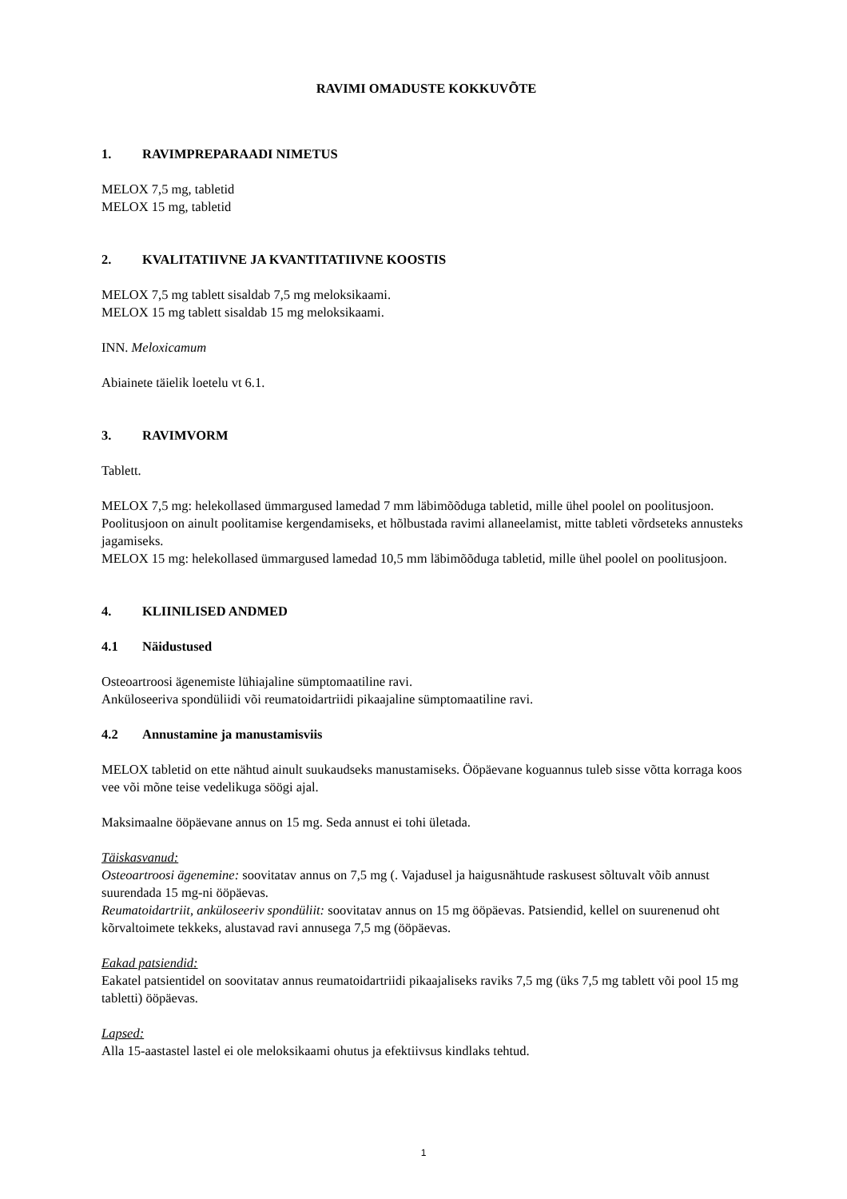RAVIMI OMADUSTE KOKKUVÕTE
1. RAVIMPREPARAADI NIMETUS
MELOX 7,5 mg, tabletid
MELOX 15 mg, tabletid
2. KVALITATIIVNE JA KVANTITATIIVNE KOOSTIS
MELOX 7,5 mg tablett sisaldab 7,5 mg meloksikaami.
MELOX 15 mg tablett sisaldab 15 mg meloksikaami.
INN. Meloxicamum
Abiainete täielik loetelu vt 6.1.
3. RAVIMVORM
Tablett.
MELOX 7,5 mg: helekollased ümmargused lamedad 7 mm läbimõõduga tabletid, mille ühel poolel on poolitusjoon. Poolitusjoon on ainult poolitamise kergendamiseks, et hõlbustada ravimi allaneelamist, mitte tableti võrdseteks annusteks jagamiseks.
MELOX 15 mg: helekollased ümmargused lamedad 10,5 mm läbimõõduga tabletid, mille ühel poolel on poolitusjoon.
4. KLIINILISED ANDMED
4.1 Näidustused
Osteoartroosi ägenemiste lühiajaline sümptomaatiline ravi.
Anküloseeriva spondüliidi või reumatoidartriidi pikaajaline sümptomaatiline ravi.
4.2 Annustamine ja manustamisviis
MELOX tabletid on ette nähtud ainult suukaudseks manustamiseks. Ööpäevane koguannus tuleb sisse võtta korraga koos vee või mõne teise vedelikuga söögi ajal.
Maksimaalne ööpäevane annus on 15 mg. Seda annust ei tohi ületada.
Täiskasvanud:
Osteoartroosi ägenemine: soovitatav annus on 7,5 mg (. Vajadusel ja haigusnähtude raskusest sõltuvalt võib annust suurendada 15 mg-ni ööpäevas.
Reumatoidartriit, anküloseeriv spondüliit: soovitatav annus on 15 mg ööpäevas. Patsiendid, kellel on suurenenud oht kõrvaltoimete tekkeks, alustavad ravi annusega 7,5 mg (ööpäevas.
Eakad patsiendid:
Eakatel patsientidel on soovitatav annus reumatoidartriidi pikaajaliseks raviks 7,5 mg (üks 7,5 mg tablett või pool 15 mg tabletti) ööpäevas.
Lapsed:
Alla 15-aastastel lastel ei ole meloksikaami ohutus ja efektiivsus kindlaks tehtud.
1